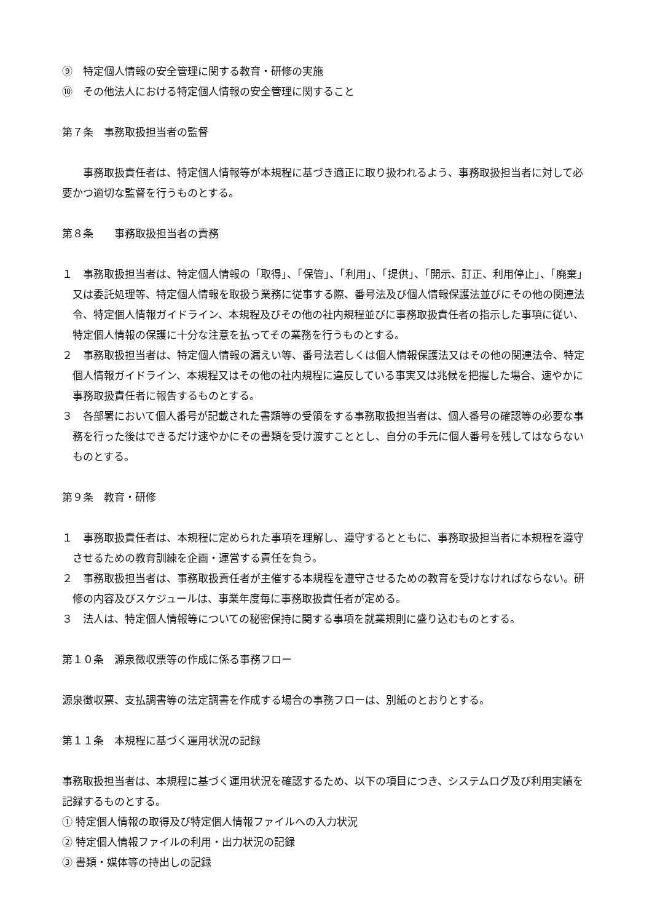⑨　特定個人情報の安全管理に関する教育・研修の実施
⑩　その他法人における特定個人情報の安全管理に関すること
第７条　事務取扱担当者の監督
事務取扱責任者は、特定個人情報等が本規程に基づき適正に取り扱われるよう、事務取扱担当者に対して必要かつ適切な監督を行うものとする。
第８条　　事務取扱担当者の責務
１　事務取扱担当者は、特定個人情報の「取得」、「保管」、「利用」、「提供」、「開示、訂正、利用停止」、「廃棄」又は委託処理等、特定個人情報を取扱う業務に従事する際、番号法及び個人情報保護法並びにその他の関連法令、特定個人情報ガイドライン、本規程及びその他の社内規程並びに事務取扱責任者の指示した事項に従い、特定個人情報の保護に十分な注意を払ってその業務を行うものとする。
２　事務取扱担当者は、特定個人情報の漏えい等、番号法若しくは個人情報保護法又はその他の関連法令、特定個人情報ガイドライン、本規程又はその他の社内規程に違反している事実又は兆候を把握した場合、速やかに事務取扱責任者に報告するものとする。
３　各部署において個人番号が記載された書類等の受領をする事務取扱担当者は、個人番号の確認等の必要な事務を行った後はできるだけ速やかにその書類を受け渡すこととし、自分の手元に個人番号を残してはならないものとする。
第９条　教育・研修
１　事務取扱責任者は、本規程に定められた事項を理解し、遵守するとともに、事務取扱担当者に本規程を遵守させるための教育訓練を企画・運営する責任を負う。
２　事務取扱担当者は、事務取扱責任者が主催する本規程を遵守させるための教育を受けなければならない。研修の内容及びスケジュールは、事業年度毎に事務取扱責任者が定める。
３　法人は、特定個人情報等についての秘密保持に関する事項を就業規則に盛り込むものとする。
第１０条　源泉徴収票等の作成に係る事務フロー
源泉徴収票、支払調書等の法定調書を作成する場合の事務フローは、別紙のとおりとする。
第１１条　本規程に基づく運用状況の記録
事務取扱担当者は、本規程に基づく運用状況を確認するため、以下の項目につき、システムログ及び利用実績を記録するものとする。
① 特定個人情報の取得及び特定個人情報ファイルへの入力状況
② 特定個人情報ファイルの利用・出力状況の記録
③ 書類・媒体等の持出しの記録